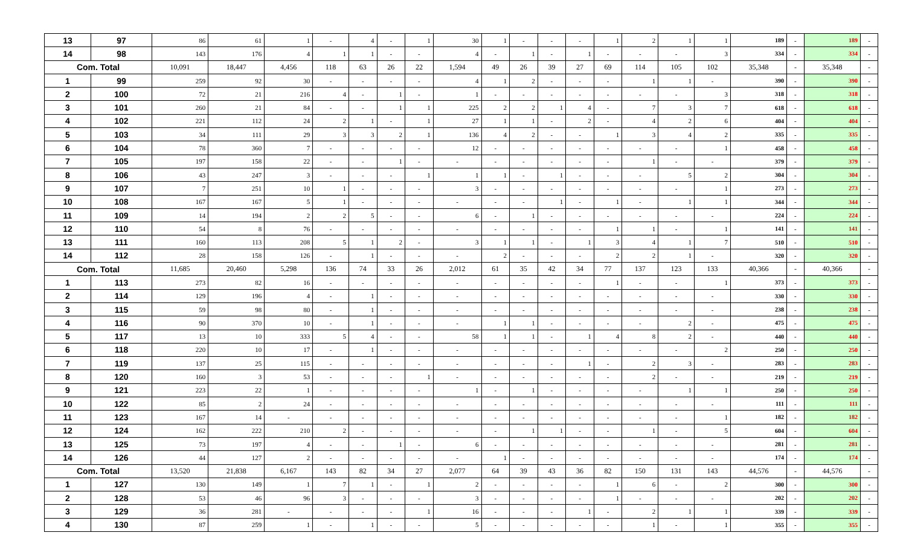| 13 | 97 | 86 | 61 | 1 | - | 4 | - | 1 | 30 | 1 | - | - | - | 1 | 2 | 1 | 1 | 189 | - | 189 | - |
| 14 | 98 | 143 | 176 | 4 | 1 | 1 | - | - | 4 | - | 1 | - | 1 | - | - | - | 3 | 334 | - | 334 | - |
| Com. Total | | 10,091 | 18,447 | 4,456 | 118 | 63 | 26 | 22 | 1,594 | 49 | 26 | 39 | 27 | 69 | 114 | 105 | 102 | 35,348 | - | 35,348 | - |
| 1 | 99 | 259 | 92 | 30 | - | - | - | - | 4 | 1 | 2 | - | - | - | 1 | 1 | - | 390 | - | 390 | - |
| 2 | 100 | 72 | 21 | 216 | 4 | - | 1 | - | 1 | - | - | - | - | - | - | - | 3 | 318 | - | 318 | - |
| 3 | 101 | 260 | 21 | 84 | - | - | 1 | 1 | 225 | 2 | 2 | 1 | 4 | - | 7 | 3 | 7 | 618 | - | 618 | - |
| 4 | 102 | 221 | 112 | 24 | 2 | 1 | - | 1 | 27 | 1 | 1 | - | 2 | - | 4 | 2 | 6 | 404 | - | 404 | - |
| 5 | 103 | 34 | 111 | 29 | 3 | 3 | 2 | 1 | 136 | 4 | 2 | - | - | 1 | 3 | 4 | 2 | 335 | - | 335 | - |
| 6 | 104 | 78 | 360 | 7 | - | - | - | - | 12 | - | - | - | - | - | - | - | 1 | 458 | - | 458 | - |
| 7 | 105 | 197 | 158 | 22 | - | - | 1 | - | - | - | - | - | - | - | 1 | - | - | 379 | - | 379 | - |
| 8 | 106 | 43 | 247 | 3 | - | - | - | 1 | 1 | 1 | - | 1 | - | - | - | 5 | 2 | 304 | - | 304 | - |
| 9 | 107 | 7 | 251 | 10 | 1 | - | - | - | 3 | - | - | - | - | - | - | - | 1 | 273 | - | 273 | - |
| 10 | 108 | 167 | 167 | 5 | 1 | - | - | - | - | - | - | 1 | - | 1 | - | 1 | 1 | 344 | - | 344 | - |
| 11 | 109 | 14 | 194 | 2 | 2 | 5 | - | - | 6 | - | 1 | - | - | - | - | - | - | 224 | - | 224 | - |
| 12 | 110 | 54 | 8 | 76 | - | - | - | - | - | - | - | - | - | 1 | 1 | - | 1 | 141 | - | 141 | - |
| 13 | 111 | 160 | 113 | 208 | 5 | 1 | 2 | - | 3 | 1 | 1 | - | 1 | 3 | 4 | 1 | 7 | 510 | - | 510 | - |
| 14 | 112 | 28 | 158 | 126 | - | 1 | - | - | - | 2 | - | - | - | 2 | 2 | 1 | - | 320 | - | 320 | - |
| Com. Total | | 11,685 | 20,460 | 5,298 | 136 | 74 | 33 | 26 | 2,012 | 61 | 35 | 42 | 34 | 77 | 137 | 123 | 133 | 40,366 | - | 40,366 | - |
| 1 | 113 | 273 | 82 | 16 | - | - | - | - | - | - | - | - | - | 1 | - | - | 1 | 373 | - | 373 | - |
| 2 | 114 | 129 | 196 | 4 | - | 1 | - | - | - | - | - | - | - | - | - | - | - | 330 | - | 330 | - |
| 3 | 115 | 59 | 98 | 80 | - | 1 | - | - | - | - | - | - | - | - | - | - | - | 238 | - | 238 | - |
| 4 | 116 | 90 | 370 | 10 | - | 1 | - | - | - | 1 | 1 | - | - | - | - | 2 | - | 475 | - | 475 | - |
| 5 | 117 | 13 | 10 | 333 | 5 | 4 | - | - | 58 | 1 | 1 | - | 1 | 4 | 8 | 2 | - | 440 | - | 440 | - |
| 6 | 118 | 220 | 10 | 17 | - | 1 | - | - | - | - | - | - | - | - | - | - | 2 | 250 | - | 250 | - |
| 7 | 119 | 137 | 25 | 115 | - | - | - | - | - | - | - | - | 1 | - | 2 | 3 | - | 283 | - | 283 | - |
| 8 | 120 | 160 | 3 | 53 | - | - | - | 1 | - | - | - | - | - | - | 2 | - | - | 219 | - | 219 | - |
| 9 | 121 | 223 | 22 | 1 | - | - | - | - | 1 | - | 1 | - | - | - | - | 1 | 1 | 250 | - | 250 | - |
| 10 | 122 | 85 | 2 | 24 | - | - | - | - | - | - | - | - | - | - | - | - | - | 111 | - | 111 | - |
| 11 | 123 | 167 | 14 | - | - | - | - | - | - | - | - | - | - | - | - | - | 1 | 182 | - | 182 | - |
| 12 | 124 | 162 | 222 | 210 | 2 | - | - | - | - | - | 1 | 1 | - | - | 1 | - | 5 | 604 | - | 604 | - |
| 13 | 125 | 73 | 197 | 4 | - | - | 1 | - | 6 | - | - | - | - | - | - | - | - | 281 | - | 281 | - |
| 14 | 126 | 44 | 127 | 2 | - | - | - | - | - | 1 | - | - | - | - | - | - | - | 174 | - | 174 | - |
| Com. Total | | 13,520 | 21,838 | 6,167 | 143 | 82 | 34 | 27 | 2,077 | 64 | 39 | 43 | 36 | 82 | 150 | 131 | 143 | 44,576 | - | 44,576 | - |
| 1 | 127 | 130 | 149 | 1 | 7 | 1 | - | 1 | 2 | - | - | - | - | 1 | 6 | - | 2 | 300 | - | 300 | - |
| 2 | 128 | 53 | 46 | 96 | 3 | - | - | - | 3 | - | - | - | - | 1 | - | - | - | 202 | - | 202 | - |
| 3 | 129 | 36 | 281 | - | - | - | - | 1 | 16 | - | - | - | 1 | - | 2 | 1 | 1 | 339 | - | 339 | - |
| 4 | 130 | 87 | 259 | 1 | - | 1 | - | - | 5 | - | - | - | - | - | 1 | - | 1 | 355 | - | 355 | - |